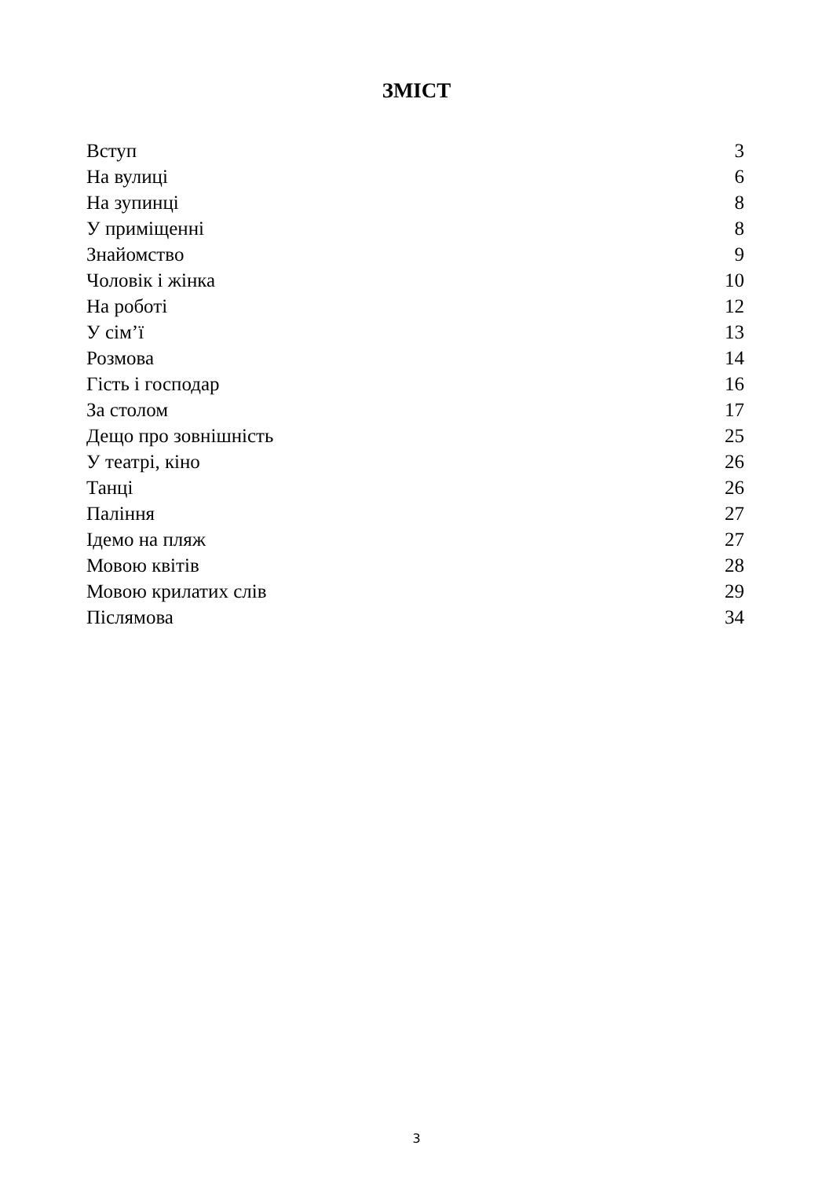ЗМІСТ
| Вступ | 3 |
| На вулиці | 6 |
| На зупинці | 8 |
| У приміщенні | 8 |
| Знайомство | 9 |
| Чоловік і жінка | 10 |
| На роботі | 12 |
| У сім’ї | 13 |
| Розмова | 14 |
| Гість і господар | 16 |
| За столом | 17 |
| Дещо про зовнішність | 25 |
| У театрі, кіно | 26 |
| Танці | 26 |
| Паління | 27 |
| Ідемо на пляж | 27 |
| Мовою квітів | 28 |
| Мовою крилатих слів | 29 |
| Післямова | 34 |
3